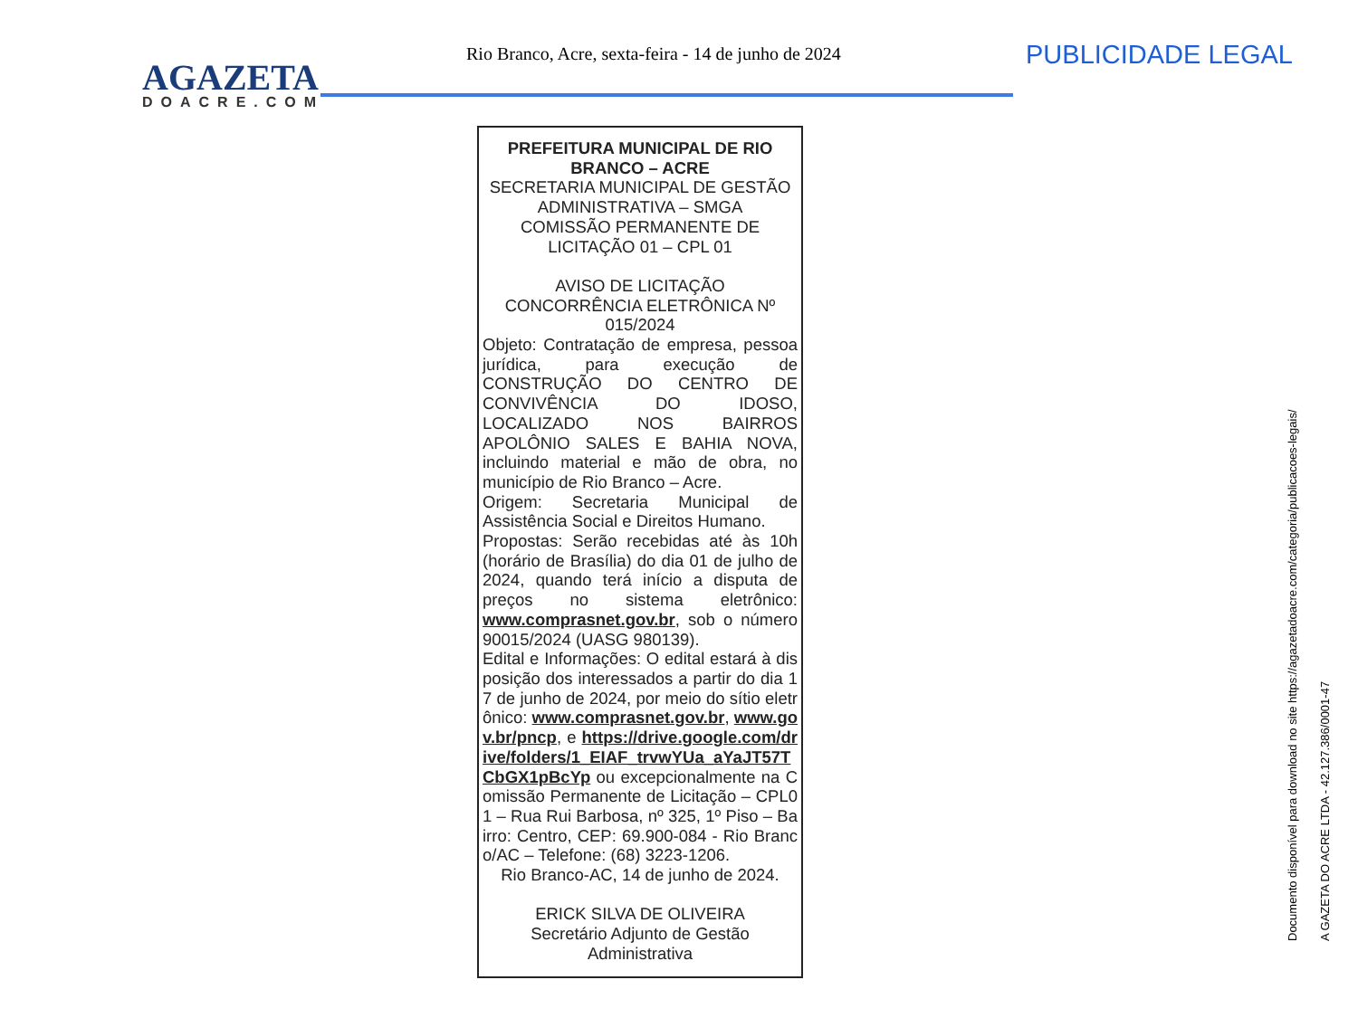AGAZETA
DOACRE.COM
Rio Branco, Acre, sexta-feira - 14 de junho de 2024
PUBLICIDADE LEGAL
PREFEITURA MUNICIPAL DE RIO BRANCO – ACRE
SECRETARIA MUNICIPAL DE GESTÃO ADMINISTRATIVA – SMGA
COMISSÃO PERMANENTE DE LICITAÇÃO 01 – CPL 01
AVISO DE LICITAÇÃO
CONCORRÊNCIA ELETRÔNICA Nº 015/2024
Objeto: Contratação de empresa, pessoa jurídica, para execução de CONSTRUÇÃO DO CENTRO DE CONVIVÊNCIA DO IDOSO, LOCALIZADO NOS BAIRROS APOLÔNIO SALES E BAHIA NOVA, incluindo material e mão de obra, no município de Rio Branco – Acre.
Origem: Secretaria Municipal de Assistência Social e Direitos Humano.
Propostas: Serão recebidas até às 10h (horário de Brasília) do dia 01 de julho de 2024, quando terá início a disputa de preços no sistema eletrônico: www.comprasnet.gov.br, sob o número 90015/2024 (UASG 980139).
Edital e Informações: O edital estará à disposição dos interessados a partir do dia 17 de junho de 2024, por meio do sítio eletrônico: www.comprasnet.gov.br, www.gov.br/pncp, e https://drive.google.com/drive/folders/1_EIAF_trvwYUa_aYaJT57TCbGX1pBcYp ou excepcionalmente na Comissão Permanente de Licitação – CPL01 – Rua Rui Barbosa, nº 325, 1º Piso – Bairro: Centro, CEP: 69.900-084 - Rio Branco/AC – Telefone: (68) 3223-1206.
Rio Branco-AC, 14 de junho de 2024.
ERICK SILVA DE OLIVEIRA
Secretário Adjunto de Gestão Administrativa
Documento disponível para download no site https://agazetadoacre.com/categoria/publicacoes-legais/
A GAZETA DO ACRE LTDA - 42.127.386/0001-47